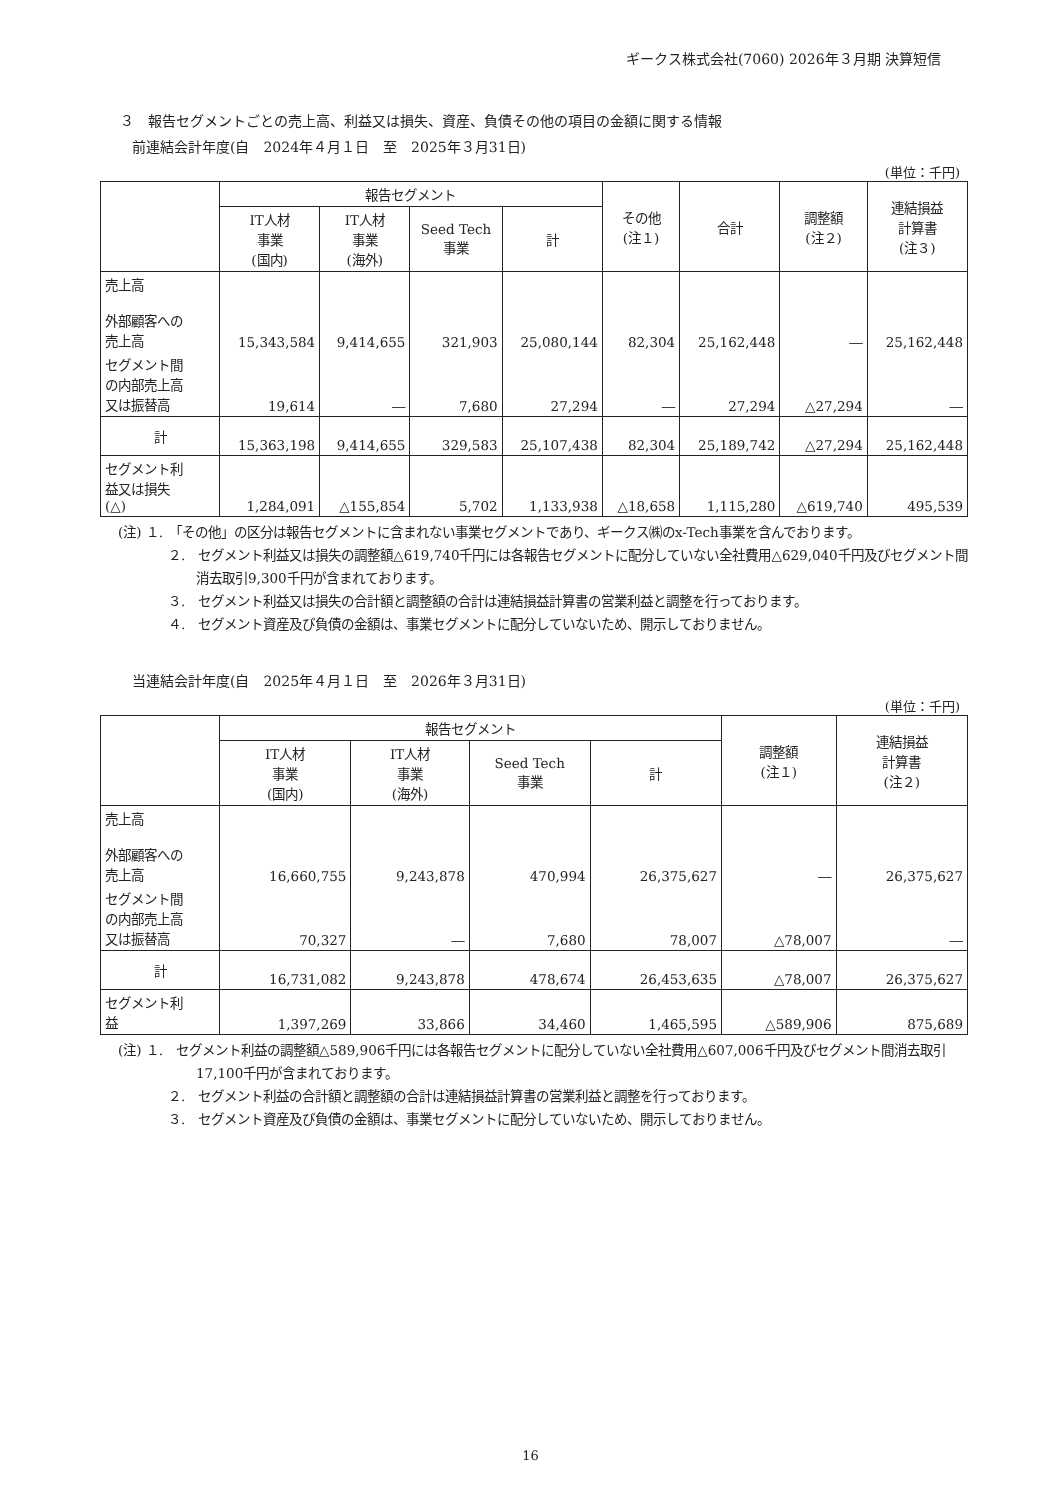ギークス株式会社(7060) 2026年３月期 決算短信
３　報告セグメントごとの売上高、利益又は損失、資産、負債その他の項目の金額に関する情報
前連結会計年度(自　2024年４月１日　至　2025年３月31日)
(単位：千円)
| | 報告セグメント | | | | その他 (注１) | 合計 | 調整額 (注２) | 連結損益 計算書 (注３) |
| --- | --- | --- | --- | --- | --- | --- | --- | --- |
| | IT人材 事業 (国内) | IT人材 事業 (海外) | Seed Tech 事業 | 計 | | | | |
| 売上高 外部顧客への 売上高 | 15,343,584 | 9,414,655 | 321,903 | 25,080,144 | 82,304 | 25,162,448 | ― | 25,162,448 |
| セグメント間 の内部売上高 又は振替高 | 19,614 | ― | 7,680 | 27,294 | ― | 27,294 | △27,294 | ― |
| 計 | 15,363,198 | 9,414,655 | 329,583 | 25,107,438 | 82,304 | 25,189,742 | △27,294 | 25,162,448 |
| セグメント利 益又は損失 (△) | 1,284,091 | △155,854 | 5,702 | 1,133,938 | △18,658 | 1,115,280 | △619,740 | 495,539 |
(注) １.　「その他」の区分は報告セグメントに含まれない事業セグメントであり、ギークス㈱のx-Tech事業を含んでおります。
２.　セグメント利益又は損失の調整額△619,740千円には各報告セグメントに配分していない全社費用△629,040千円及びセグメント間消去取引9,300千円が含まれております。
３.　セグメント利益又は損失の合計額と調整額の合計は連結損益計算書の営業利益と調整を行っております。
４.　セグメント資産及び負債の金額は、事業セグメントに配分していないため、開示しておりません。
当連結会計年度(自　2025年４月１日　至　2026年３月31日)
(単位：千円)
| | 報告セグメント | | | | 調整額 (注１) | 連結損益 計算書 (注２) |
| --- | --- | --- | --- | --- | --- | --- |
| | IT人材 事業 (国内) | IT人材 事業 (海外) | Seed Tech 事業 | 計 | | |
| 売上高 外部顧客への 売上高 | 16,660,755 | 9,243,878 | 470,994 | 26,375,627 | ― | 26,375,627 |
| セグメント間 の内部売上高 又は振替高 | 70,327 | ― | 7,680 | 78,007 | △78,007 | ― |
| 計 | 16,731,082 | 9,243,878 | 478,674 | 26,453,635 | △78,007 | 26,375,627 |
| セグメント利 益 | 1,397,269 | 33,866 | 34,460 | 1,465,595 | △589,906 | 875,689 |
(注) １.　セグメント利益の調整額△589,906千円には各報告セグメントに配分していない全社費用△607,006千円及びセグメント間消去取引17,100千円が含まれております。
２.　セグメント利益の合計額と調整額の合計は連結損益計算書の営業利益と調整を行っております。
３.　セグメント資産及び負債の金額は、事業セグメントに配分していないため、開示しておりません。
16